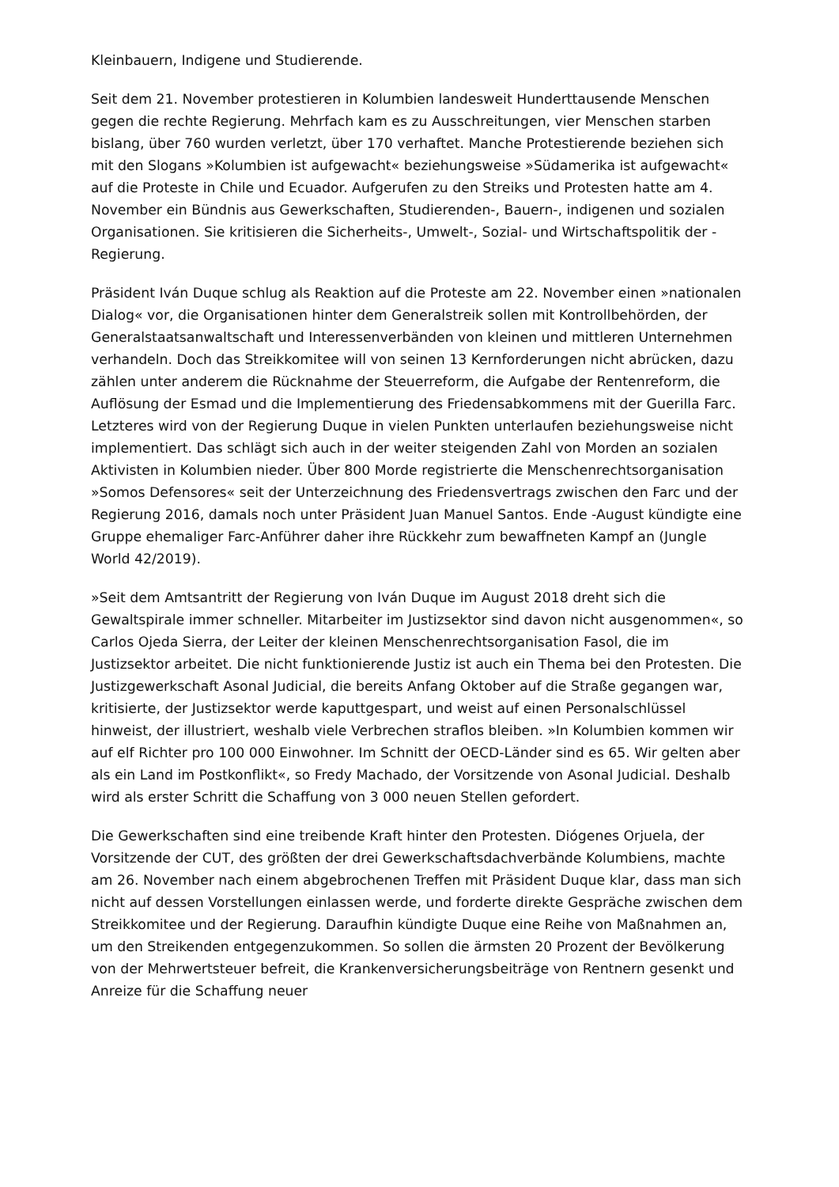Kleinbauern, Indigene und Studierende.
Seit dem 21. November protestieren in Kolumbien landesweit Hunderttausende Menschen gegen die rechte Regierung. Mehrfach kam es zu Ausschreitungen, vier Menschen starben bislang, über 760 wurden verletzt, über 170 verhaftet. Manche Protestierende beziehen sich mit den Slogans »Kolumbien ist aufgewacht« beziehungsweise »Südamerika ist aufgewacht« auf die Proteste in Chile und Ecuador. Aufgerufen zu den Streiks und Protesten hatte am 4. November ein Bündnis aus Gewerkschaften, Studierenden-, Bauern-, indigenen und sozialen Organisationen. Sie kritisieren die Sicherheits-, Umwelt-, Sozial- und Wirtschaftspolitik der -Regierung.
Präsident Iván Duque schlug als Reaktion auf die Proteste am 22. November einen »nationalen Dialog« vor, die Organisationen hinter dem Generalstreik sollen mit Kontrollbehörden, der Generalstaatsanwaltschaft und Interessenverbänden von kleinen und mittleren Unternehmen verhandeln. Doch das Streikkomitee will von seinen 13 Kernforderungen nicht abrücken, dazu zählen unter anderem die Rücknahme der Steuerreform, die Aufgabe der Rentenreform, die Auflösung der Esmad und die Implementierung des Friedensabkommens mit der Guerilla Farc. Letzteres wird von der Regierung Duque in vielen Punkten unterlaufen beziehungsweise nicht implementiert. Das schlägt sich auch in der weiter steigenden Zahl von Morden an sozialen Aktivisten in Kolumbien nieder. Über 800 Morde registrierte die Menschenrechtsorganisation »Somos Defensores« seit der Unterzeichnung des Friedensvertrags zwischen den Farc und der Regierung 2016, damals noch unter Präsident Juan Manuel Santos. Ende -August kündigte eine Gruppe ehemaliger Farc-Anführer daher ihre Rückkehr zum bewaffneten Kampf an (Jungle World 42/2019).
»Seit dem Amtsantritt der Regierung von Iván Duque im August 2018 dreht sich die Gewaltspirale immer schneller. Mitarbeiter im Justizsektor sind davon nicht ausgenommen«, so Carlos Ojeda Sierra, der Leiter der kleinen Menschenrechtsorganisation Fasol, die im Justizsektor arbeitet. Die nicht funktionierende Justiz ist auch ein Thema bei den Protesten. Die Justizgewerkschaft Asonal Judicial, die bereits Anfang Oktober auf die Straße gegangen war, kritisierte, der Justizsektor werde kaputtgespart, und weist auf einen Personalschlüssel hinweist, der illustriert, weshalb viele Verbrechen straflos bleiben. »In Kolumbien kommen wir auf elf Richter pro 100 000 Einwohner. Im Schnitt der OECD-Länder sind es 65. Wir gelten aber als ein Land im Postkonflikt«, so Fredy Machado, der Vorsitzende von Asonal Judicial. Deshalb wird als erster Schritt die Schaffung von 3 000 neuen Stellen gefordert.
Die Gewerkschaften sind eine treibende Kraft hinter den Protesten. Diógenes Orjuela, der Vorsitzende der CUT, des größten der drei Gewerkschaftsdachverbände Kolumbiens, machte am 26. November nach einem abgebrochenen Treffen mit Präsident Duque klar, dass man sich nicht auf dessen Vorstellungen einlassen werde, und forderte direkte Gespräche zwischen dem Streikkomitee und der Regierung. Daraufhin kündigte Duque eine Reihe von Maßnahmen an, um den Streikenden entgegenzukommen. So sollen die ärmsten 20 Prozent der Bevölkerung von der Mehrwertsteuer befreit, die Krankenversicherungsbeiträge von Rentnern gesenkt und Anreize für die Schaffung neuer